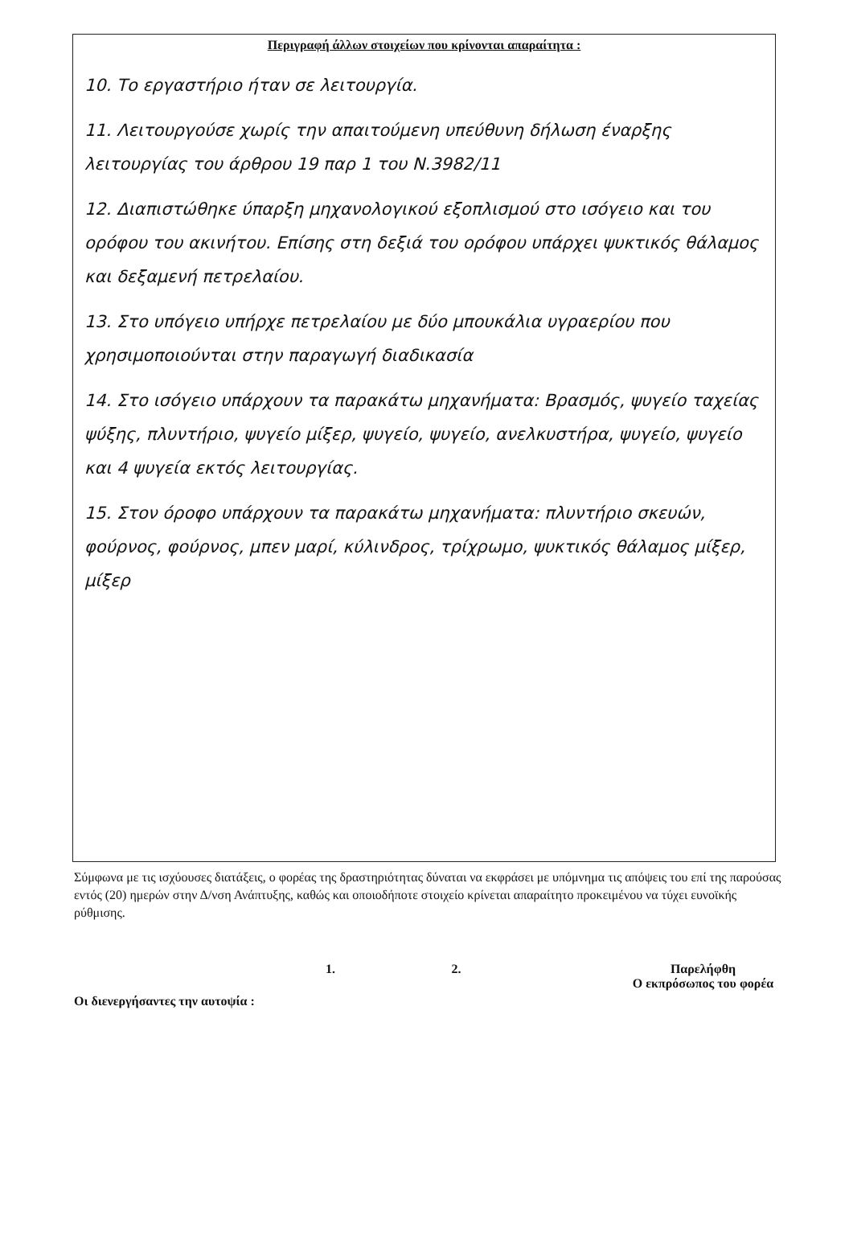Περιγραφή άλλων στοιχείων που κρίνονται απαραίτητα :
10. Το εργαστήριο ήταν σε λειτουργία.
11. Λειτουργούσε χωρίς την απαιτούμενη υπεύθυνη δήλωση έναρξης λειτουργίας του άρθρου 19 παρ 1 του Ν.3982/11
12. Διαπιστώθηκε ύπαρξη μηχανολογικού εξοπλισμού στο ισόγειο και του ορόφου του ακινήτου. Επίσης στη δεξιά του ορόφου υπάρχει ψυκτικός θάλαμος και δεξαμενή πετρελαίου.
13. Στο υπόγειο υπήρχε πετρελαίου με δύο μπουκάλια υγραερίου που χρησιμοποιούνται στην παραγωγή διαδικασία
14. Στο ισόγειο υπάρχουν τα παρακάτω μηχανήματα: Βρασμός, ψυγείο ταχείας ψύξης, πλυντήριο, ψυγείο μίξερ, ψυγείο, ψυγείο, ανελκυστήρα, ψυγείο, ψυγείο και 4 ψυγεία εκτός λειτουργίας.
15. Στον όροφο υπάρχουν τα παρακάτω μηχανήματα: πλυντήριο σκευών, φούρνος, φούρνος, μπεν μαρί, κύλινδρος, τρίχρωμο, ψυκτικός θάλαμος μίξερ, μίξερ
Σύμφωνα με τις ισχύουσες διατάξεις, ο φορέας της δραστηριότητας δύναται να εκφράσει με υπόμνημα τις απόψεις του επί της παρούσας εντός (20) ημερών στην Δ/νση Ανάπτυξης, καθώς και οποιοδήποτε στοιχείο κρίνεται απαραίτητο προκειμένου να τύχει ευνοϊκής ρύθμισης.
Οι διενεργήσαντες την αυτοψία :
1. 2. Παρελήφθη
Ο εκπρόσωπος του φορέα